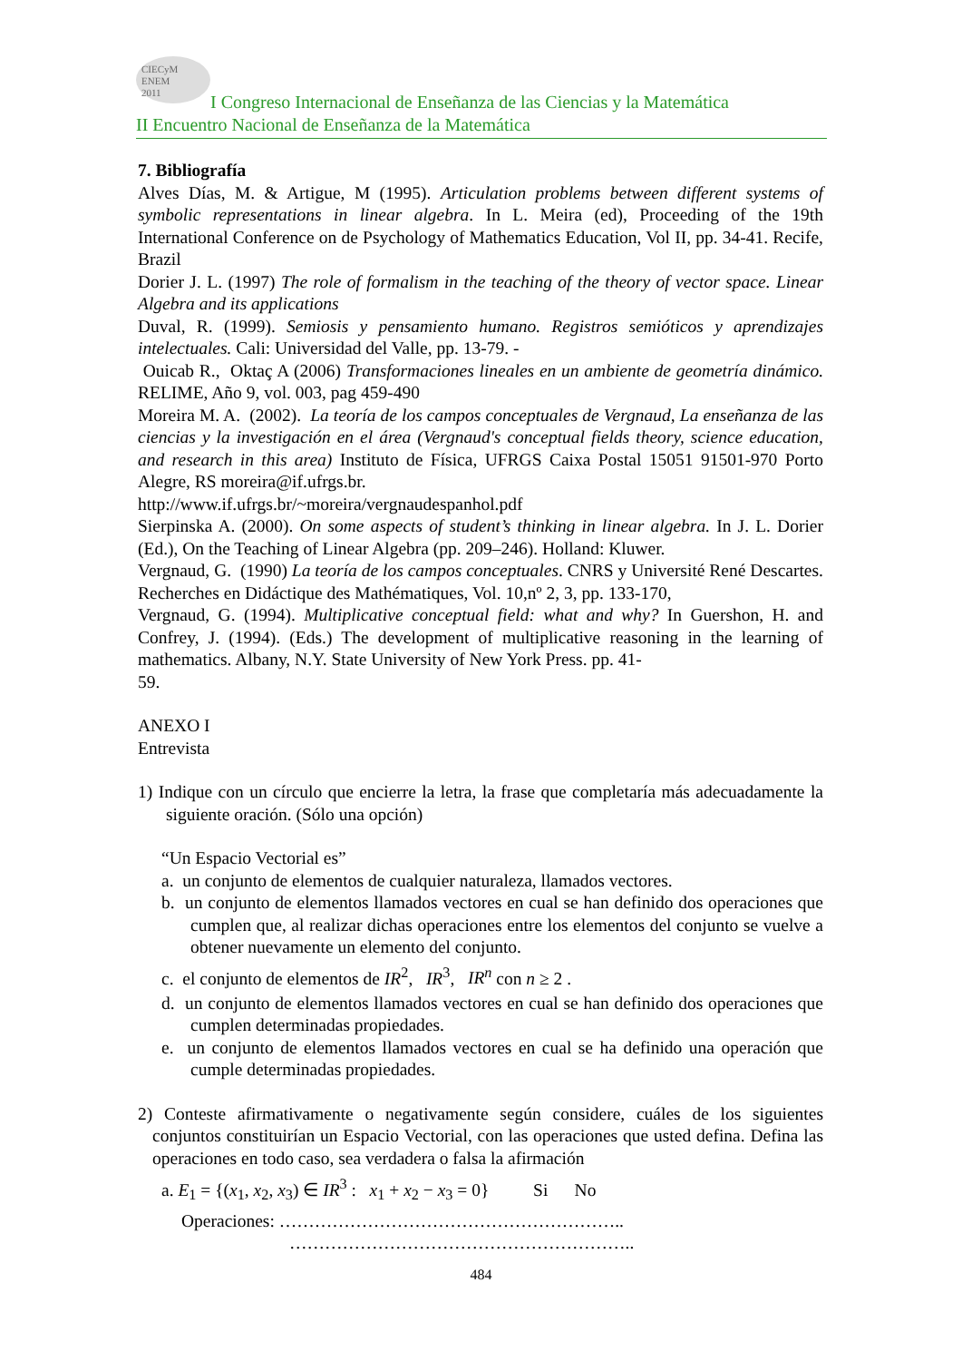CIECyM
ENEM
2011
I Congreso Internacional de Enseñanza de las Ciencias y la Matemática
II Encuentro Nacional de Enseñanza de la Matemática
7. Bibliografía
Alves Días, M. & Artigue, M (1995). Articulation problems between different systems of symbolic representations in linear algebra. In L. Meira (ed), Proceeding of the 19th International Conference on de Psychology of Mathematics Education, Vol II, pp. 34-41. Recife, Brazil
Dorier J. L. (1997) The role of formalism in the teaching of the theory of vector space. Linear Algebra and its applications
Duval, R. (1999). Semiosis y pensamiento humano. Registros semióticos y aprendizajes intelectuales. Cali: Universidad del Valle, pp. 13-79. -
Ouicab R., Oktaç A (2006) Transformaciones lineales en un ambiente de geometría dinámico. RELIME, Año 9, vol. 003, pag 459-490
Moreira M. A. (2002). La teoría de los campos conceptuales de Vergnaud, La enseñanza de las ciencias y la investigación en el área (Vergnaud's conceptual fields theory, science education, and research in this area) Instituto de Física, UFRGS Caixa Postal 15051 91501-970 Porto Alegre, RS moreira@if.ufrgs.br.
http://www.if.ufrgs.br/~moreira/vergnaudespanhol.pdf
Sierpinska A. (2000). On some aspects of student’s thinking in linear algebra. In J. L. Dorier (Ed.), On the Teaching of Linear Algebra (pp. 209–246). Holland: Kluwer.
Vergnaud, G. (1990) La teoría de los campos conceptuales. CNRS y Université René Descartes. Recherches en Didáctique des Mathématiques, Vol. 10,nº 2, 3, pp. 133-170,
Vergnaud, G. (1994). Multiplicative conceptual field: what and why? In Guershon, H. and Confrey, J. (1994). (Eds.) The development of multiplicative reasoning in the learning of mathematics. Albany, N.Y. State University of New York Press. pp. 41-
59.
ANEXO I
Entrevista
1) Indique con un círculo que encierre la letra, la frase que completaría más adecuadamente la siguiente oración. (Sólo una opción)
“Un Espacio Vectorial es”
a. un conjunto de elementos de cualquier naturaleza, llamados vectores.
b. un conjunto de elementos llamados vectores en cual se han definido dos operaciones que cumplen que, al realizar dichas operaciones entre los elementos del conjunto se vuelve a obtener nuevamente un elemento del conjunto.
c. el conjunto de elementos de IR<sup>2</sup>, IR<sup>3</sup>, IR<sup>n</sup> con n ≥ 2 .
d. un conjunto de elementos llamados vectores en cual se han definido dos operaciones que cumplen determinadas propiedades.
e. un conjunto de elementos llamados vectores en cual se ha definido una operación que cumple determinadas propiedades.
2) Conteste afirmativamente o negativamente según considere, cuáles de los siguientes conjuntos constituirían un Espacio Vectorial, con las operaciones que usted defina. Defina las operaciones en todo caso, sea verdadera o falsa la afirmación
a. E<sub>1</sub> = {(x<sub>1</sub>, x<sub>2</sub>, x<sub>3</sub>) ∈ IR<sup>3</sup> : x<sub>1</sub> + x<sub>2</sub> − x<sub>3</sub> = 0} Si No
Operaciones: …………………………………………………..
…………………………………………………..
484